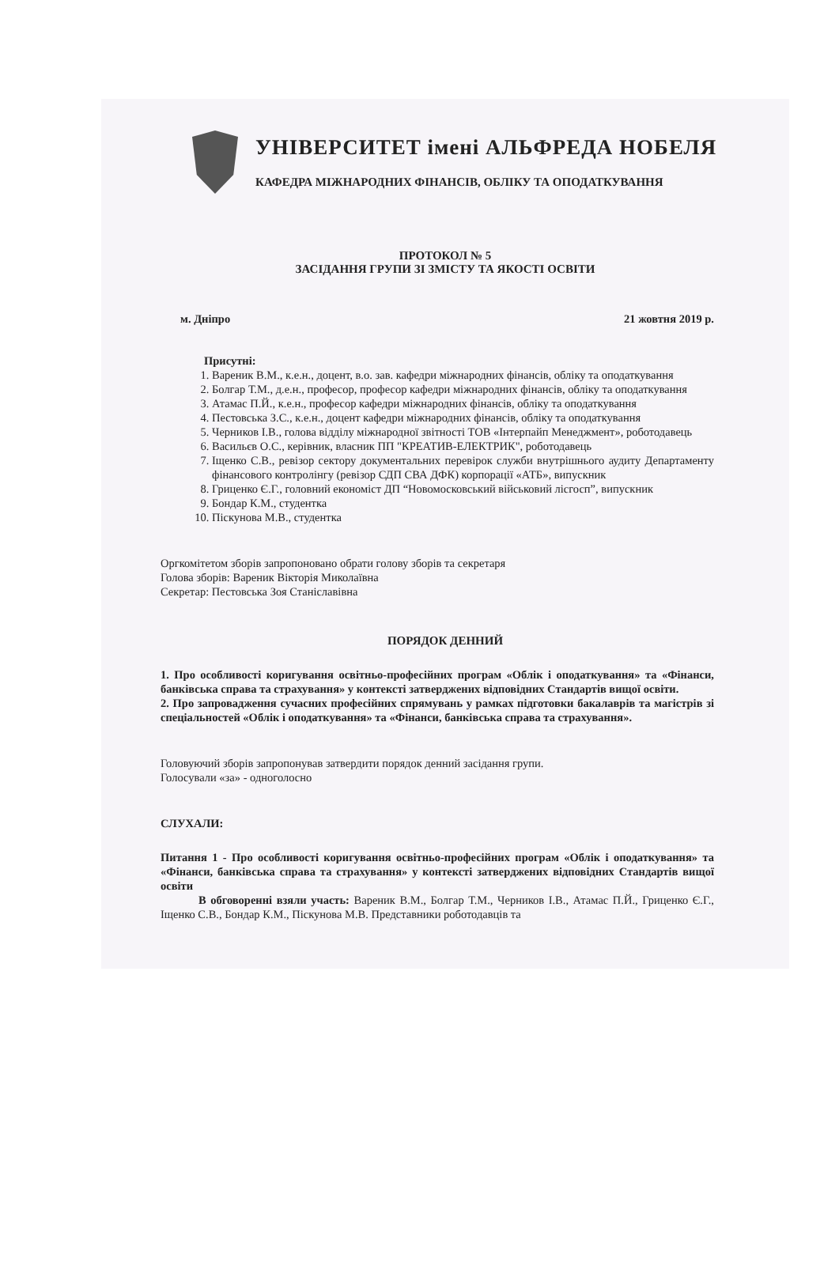УНІВЕРСИТЕТ імені АЛЬФРЕДА НОБЕЛЯ
КАФЕДРА МІЖНАРОДНИХ ФІНАНСІВ, ОБЛІКУ ТА ОПОДАТКУВАННЯ
ПРОТОКОЛ № 5
ЗАСІДАННЯ ГРУПИ ЗІ ЗМІСТУ ТА ЯКОСТІ ОСВІТИ
м. Дніпро 21 жовтня 2019 р.
Присутні:
1. Вареник В.М., к.е.н., доцент, в.о. зав. кафедри міжнародних фінансів, обліку та оподаткування
2. Болгар Т.М., д.е.н., професор, професор кафедри міжнародних фінансів, обліку та оподаткування
3. Атамас П.Й., к.е.н., професор кафедри міжнародних фінансів, обліку та оподаткування
4. Пестовська З.С., к.е.н., доцент кафедри міжнародних фінансів, обліку та оподаткування
5. Черников І.В., голова відділу міжнародної звітності ТОВ «Інтерпайп Менеджмент», роботодавець
6. Васильєв О.С., керівник, власник ПП "КРЕАТИВ-ЕЛЕКТРИК", роботодавець
7. Іщенко С.В., ревізор сектору документальних перевірок служби внутрішнього аудиту Департаменту фінансового контролінгу (ревізор СДП СВА ДФК) корпорації «АТБ», випускник
8. Гриценко Є.Г., головний економіст ДП “Новомосковський військовий лісгосп”, випускник
9. Бондар К.М., студентка
10. Піскунова М.В., студентка
Оргкомітетом зборів запропоновано обрати голову зборів та секретаря
Голова зборів: Вареник Вікторія Миколаївна
Секретар: Пестовська Зоя Станіславівна
ПОРЯДОК ДЕННИЙ
1. Про особливості коригування освітньо-професійних програм «Облік і оподаткування» та «Фінанси, банківська справа та страхування» у контексті затверджених відповідних Стандартів вищої освіти.
2. Про запровадження сучасних професійних спрямувань у рамках підготовки бакалаврів та магістрів зі спеціальностей «Облік і оподаткування» та «Фінанси, банківська справа та страхування».
Головуючий зборів запропонував затвердити порядок денний засідання групи.
Голосували «за» - одноголосно
СЛУХАЛИ:
Питання 1 - Про особливості коригування освітньо-професійних програм «Облік і оподаткування» та «Фінанси, банківська справа та страхування» у контексті затверджених відповідних Стандартів вищої освіти
В обговоренні взяли участь: Вареник В.М., Болгар Т.М., Черников І.В., Атамас П.Й., Гриценко Є.Г., Іщенко С.В., Бондар К.М., Піскунова М.В. Представники роботодавців та